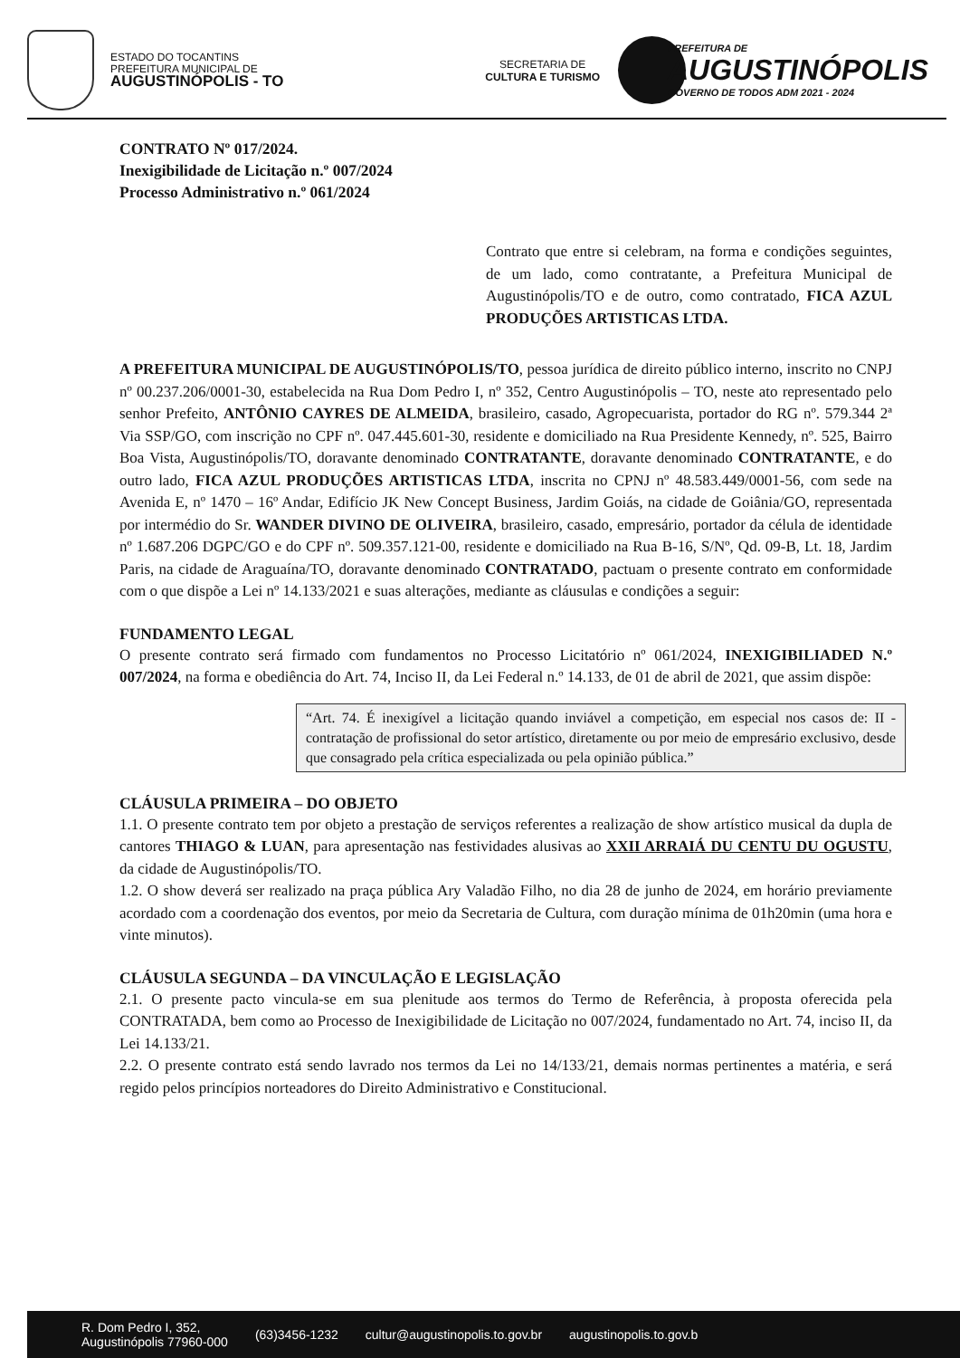ESTADO DO TOCANTINS
PREFEITURA MUNICIPAL DE
AUGUSTINÓPOLIS - TO
SECRETARIA DE
CULTURA E TURISMO
PREFEITURA DE
AUGUSTINÓPOLIS
GOVERNO DE TODOS ADM 2021 - 2024
CONTRATO Nº 017/2024.
Inexigibilidade de Licitação n.º 007/2024
Processo Administrativo n.º 061/2024
Contrato que entre si celebram, na forma e condições seguintes, de um lado, como contratante, a Prefeitura Municipal de Augustinópolis/TO e de outro, como contratado, FICA AZUL PRODUÇÕES ARTISTICAS LTDA.
A PREFEITURA MUNICIPAL DE AUGUSTINÓPOLIS/TO, pessoa jurídica de direito público interno, inscrito no CNPJ nº 00.237.206/0001-30, estabelecida na Rua Dom Pedro I, nº 352, Centro Augustinópolis – TO, neste ato representado pelo senhor Prefeito, ANTÔNIO CAYRES DE ALMEIDA, brasileiro, casado, Agropecuarista, portador do RG nº. 579.344 2ª Via SSP/GO, com inscrição no CPF nº. 047.445.601-30, residente e domiciliado na Rua Presidente Kennedy, nº. 525, Bairro Boa Vista, Augustinópolis/TO, doravante denominado CONTRATANTE, doravante denominado CONTRATANTE, e do outro lado, FICA AZUL PRODUÇÕES ARTISTICAS LTDA, inscrita no CPNJ nº 48.583.449/0001-56, com sede na Avenida E, nº 1470 – 16º Andar, Edifício JK New Concept Business, Jardim Goiás, na cidade de Goiânia/GO, representada por intermédio do Sr. WANDER DIVINO DE OLIVEIRA, brasileiro, casado, empresário, portador da célula de identidade nº 1.687.206 DGPC/GO e do CPF nº. 509.357.121-00, residente e domiciliado na Rua B-16, S/Nº, Qd. 09-B, Lt. 18, Jardim Paris, na cidade de Araguaína/TO, doravante denominado CONTRATADO, pactuam o presente contrato em conformidade com o que dispõe a Lei nº 14.133/2021 e suas alterações, mediante as cláusulas e condições a seguir:
FUNDAMENTO LEGAL
O presente contrato será firmado com fundamentos no Processo Licitatório nº 061/2024, INEXIGIBILIADED N.º 007/2024, na forma e obediência do Art. 74, Inciso II, da Lei Federal n.º 14.133, de 01 de abril de 2021, que assim dispõe:
“Art. 74. É inexigível a licitação quando inviável a competição, em especial nos casos de: II - contratação de profissional do setor artístico, diretamente ou por meio de empresário exclusivo, desde que consagrado pela crítica especializada ou pela opinião pública.”
CLÁUSULA PRIMEIRA – DO OBJETO
1.1. O presente contrato tem por objeto a prestação de serviços referentes a realização de show artístico musical da dupla de cantores THIAGO & LUAN, para apresentação nas festividades alusivas ao XXII ARRAIÁ DU CENTU DU OGUSTU, da cidade de Augustinópolis/TO.
1.2. O show deverá ser realizado na praça pública Ary Valadão Filho, no dia 28 de junho de 2024, em horário previamente acordado com a coordenação dos eventos, por meio da Secretaria de Cultura, com duração mínima de 01h20min (uma hora e vinte minutos).
CLÁUSULA SEGUNDA – DA VINCULAÇÃO E LEGISLAÇÃO
2.1. O presente pacto vincula-se em sua plenitude aos termos do Termo de Referência, à proposta oferecida pela CONTRATADA, bem como ao Processo de Inexigibilidade de Licitação no 007/2024, fundamentado no Art. 74, inciso II, da Lei 14.133/21.
2.2. O presente contrato está sendo lavrado nos termos da Lei no 14/133/21, demais normas pertinentes a matéria, e será regido pelos princípios norteadores do Direito Administrativo e Constitucional.
R. Dom Pedro I, 352,
Augustinópolis 77960-000 (63)3456-1232 cultur@augustinopolis.to.gov.br augustinopolis.to.gov.b